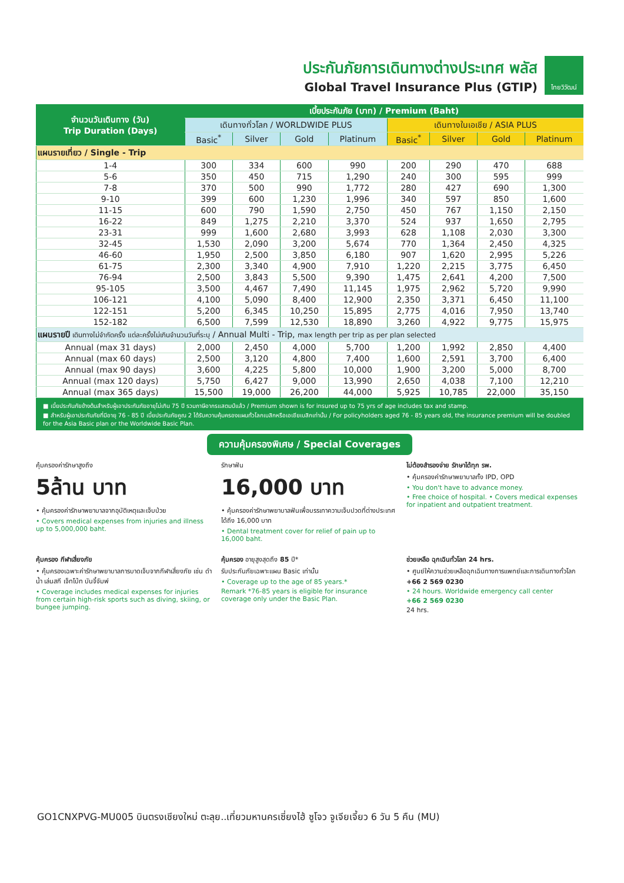ประกันภัยการเดินทางต่างประเทศ พลัส
Global Travel Insurance Plus (GTIP)
ไทยวิวัฒน์
| จำนวนวันเดินทาง (วัน) Trip Duration (Days) | เบี้ยประกันภัย (บาท) / Premium (Baht) | | | | | | | |
| --- | --- | --- | --- | --- | --- | --- | --- | --- |
| | เดินทางทั่วโลก / WORLDWIDE PLUS | | | | เดินทางในเอเชีย / ASIA PLUS | | | |
| | Basic<sup>*</sup> | Silver | Gold | Platinum | Basic<sup>*</sup> | Silver | Gold | Platinum |
| แผนรายเที่ยว / Single - Trip | | | | | | | | |
| 1-4 | 300 | 334 | 600 | 990 | 200 | 290 | 470 | 688 |
| 5-6 | 350 | 450 | 715 | 1,290 | 240 | 300 | 595 | 999 |
| 7-8 | 370 | 500 | 990 | 1,772 | 280 | 427 | 690 | 1,300 |
| 9-10 | 399 | 600 | 1,230 | 1,996 | 340 | 597 | 850 | 1,600 |
| 11-15 | 600 | 790 | 1,590 | 2,750 | 450 | 767 | 1,150 | 2,150 |
| 16-22 | 849 | 1,275 | 2,210 | 3,370 | 524 | 937 | 1,650 | 2,795 |
| 23-31 | 999 | 1,600 | 2,680 | 3,993 | 628 | 1,108 | 2,030 | 3,300 |
| 32-45 | 1,530 | 2,090 | 3,200 | 5,674 | 770 | 1,364 | 2,450 | 4,325 |
| 46-60 | 1,950 | 2,500 | 3,850 | 6,180 | 907 | 1,620 | 2,995 | 5,226 |
| 61-75 | 2,300 | 3,340 | 4,900 | 7,910 | 1,220 | 2,215 | 3,775 | 6,450 |
| 76-94 | 2,500 | 3,843 | 5,500 | 9,390 | 1,475 | 2,641 | 4,200 | 7,500 |
| 95-105 | 3,500 | 4,467 | 7,490 | 11,145 | 1,975 | 2,962 | 5,720 | 9,990 |
| 106-121 | 4,100 | 5,090 | 8,400 | 12,900 | 2,350 | 3,371 | 6,450 | 11,100 |
| 122-151 | 5,200 | 6,345 | 10,250 | 15,895 | 2,775 | 4,016 | 7,950 | 13,740 |
| 152-182 | 6,500 | 7,599 | 12,530 | 18,890 | 3,260 | 4,922 | 9,775 | 15,975 |
| แผนรายปี เดินทางไม่จำกัดครั้ง แต่ละครั้งไม่เกินจำนวนวันที่ระบุ / Annual Multi - Trip, max length per trip as per plan selected | | | | | | | | |
| Annual (max 31 days) | 2,000 | 2,450 | 4,000 | 5,700 | 1,200 | 1,992 | 2,850 | 4,400 |
| Annual (max 60 days) | 2,500 | 3,120 | 4,800 | 7,400 | 1,600 | 2,591 | 3,700 | 6,400 |
| Annual (max 90 days) | 3,600 | 4,225 | 5,800 | 10,000 | 1,900 | 3,200 | 5,000 | 8,700 |
| Annual (max 120 days) | 5,750 | 6,427 | 9,000 | 13,990 | 2,650 | 4,038 | 7,100 | 12,210 |
| Annual (max 365 days) | 15,500 | 19,000 | 26,200 | 44,000 | 5,925 | 10,785 | 22,000 | 35,150 |
■ เบี้ยประกันภัยข้างต้นสำหรับผู้เอาประกันภัยอายุไม่เกิน 75 ปี รวมภาษีอากรแสตมป์แล้ว / Premium shown is for insured up to 75 yrs of age includes tax and stamp.
■ สำหรับผู้เอาประกันภัยที่มีอายุ 76 - 85 ปี เบี้ยประกันภัยคูณ 2 ได้รับความคุ้มครองแผนทั่วโลกเบสิกหรือเอเชียเบสิกเท่านั้น / For policyholders aged 76 - 85 years old, the insurance premium will be doubled for the Asia Basic plan or the Worldwide Basic Plan.
ความคุ้มครองพิเศษ / Special Coverages
คุ้มครองค่ารักษาสูงถึง
5ล้าน บาท
• คุ้มครองค่ารักษาพยาบาลจากอุบัติเหตุและเจ็บป่วย
• Covers medical expenses from injuries and illness up to 5,000,000 baht.
รักษาฟัน
16,000 บาท
• คุ้มครองค่ารักษาพยาบาลฟันเพื่อบรรเทาความเจ็บปวดที่ต่างประเทศ ได้ถึง 16,000 บาท
• Dental treatment cover for relief of pain up to 16,000 baht.
ไม่ต้องสำรองจ่าย รักษาได้ทุก รพ.
• คุ้มครองค่ารักษาพยาบาลทั้ง IPD, OPD
• You don't have to advance money.
• Free choice of hospital. • Covers medical expenses for inpatient and outpatient treatment.
คุ้มครอง กีฬาเสี่ยงภัย
• คุ้มครองเฉพาะค่ารักษาพยาบาลการบาดเจ็บจากกีฬาเสี่ยงภัย เช่น ดำน้ำ เล่นสกี เจ็ทโบ้ท บันจี้จัมพ์
• Coverage includes medical expenses for injuries from certain high-risk sports such as diving, skiing, or bungee jumping.
คุ้มครอง อายุสูงสุดถึง 85 ปี*
รับประกันภัยเฉพาะแผน Basic เท่านั้น
• Coverage up to the age of 85 years.*
Remark *76-85 years is eligible for insurance coverage only under the Basic Plan.
ช่วยเหลือ ฉุกเฉินทั่วโลก 24 hrs.
• ศูนย์ให้ความช่วยเหลือฉุกเฉินทางการแพทย์และการเดินทางทั่วโลก
+66 2 569 0230
• 24 hours. Worldwide emergency call center
+66 2 569 0230
24 hrs.
GO1CNXPVG-MU005 บินตรงเชียงใหม่ ตะลุย..เที่ยวมหานครเซี่ยงไฮ้ ซูโจว จูเจียเจี้ยว 6 วัน 5 คืน (MU)